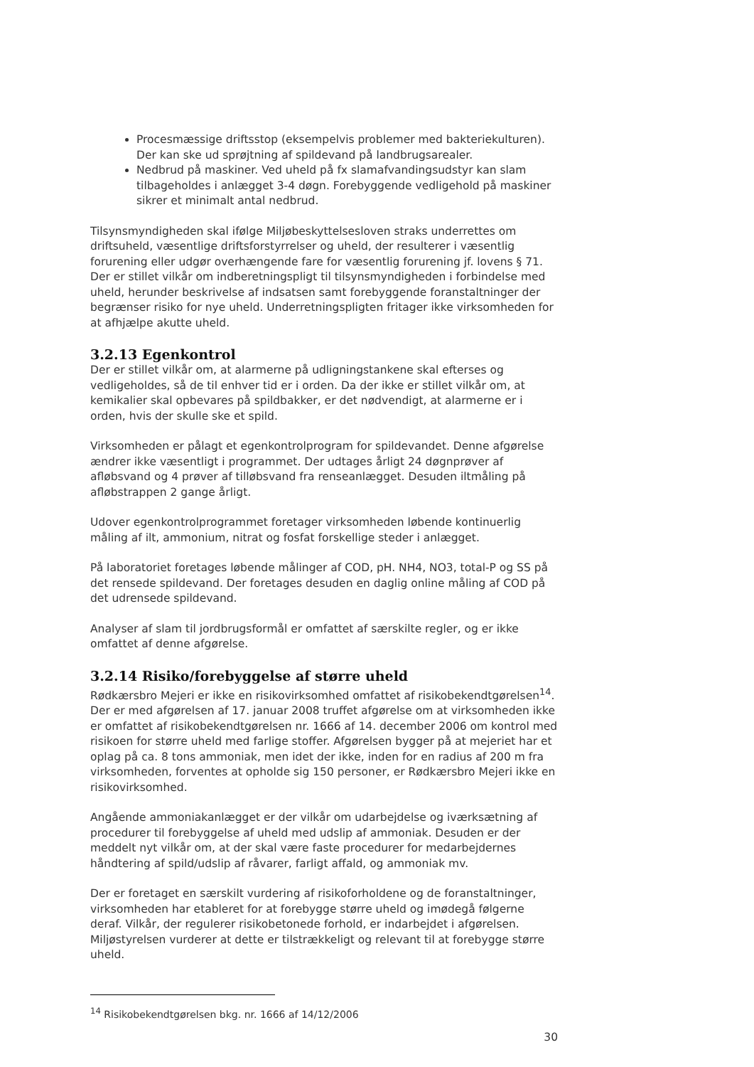Procesmæssige driftsstop (eksempelvis problemer med bakteriekulturen). Der kan ske ud sprøjtning af spildevand på landbrugsarealer.
Nedbrud på maskiner. Ved uheld på fx slamafvandingsudstyr kan slam tilbageholdes i anlægget 3-4 døgn. Forebyggende vedligehold på maskiner sikrer et minimalt antal nedbrud.
Tilsynsmyndigheden skal ifølge Miljøbeskyttelsesloven straks underrettes om driftsuheld, væsentlige driftsforstyrrelser og uheld, der resulterer i væsentlig forurening eller udgør overhængende fare for væsentlig forurening jf. lovens § 71. Der er stillet vilkår om indberetningspligt til tilsynsmyndigheden i forbindelse med uheld, herunder beskrivelse af indsatsen samt forebyggende foranstaltninger der begrænser risiko for nye uheld. Underretningspligten fritager ikke virksomheden for at afhjælpe akutte uheld.
3.2.13 Egenkontrol
Der er stillet vilkår om, at alarmerne på udligningstankene skal efterses og vedligeholdes, så de til enhver tid er i orden. Da der ikke er stillet vilkår om, at kemikalier skal opbevares på spildbakker, er det nødvendigt, at alarmerne er i orden, hvis der skulle ske et spild.
Virksomheden er pålagt et egenkontrolprogram for spildevandet. Denne afgørelse ændrer ikke væsentligt i programmet. Der udtages årligt 24 døgnprøver af afløbsvand og 4 prøver af tilløbsvand fra renseanlægget. Desuden iltmåling på afløbstrappen 2 gange årligt.
Udover egenkontrolprogrammet foretager virksomheden løbende kontinuerlig måling af ilt, ammonium, nitrat og fosfat forskellige steder i anlægget.
På laboratoriet foretages løbende målinger af COD, pH. NH4, NO3, total-P og SS på det rensede spildevand. Der foretages desuden en daglig online måling af COD på det udrensede spildevand.
Analyser af slam til jordbrugsformål er omfattet af særskilte regler, og er ikke omfattet af denne afgørelse.
3.2.14 Risiko/forebyggelse af større uheld
Rødkærsbro Mejeri er ikke en risikovirksomhed omfattet af risikobekendtgørelsen<sup>14</sup>. Der er med afgørelsen af 17. januar 2008 truffet afgørelse om at virksomheden ikke er omfattet af risikobekendtgørelsen nr. 1666 af 14. december 2006 om kontrol med risikoen for større uheld med farlige stoffer. Afgørelsen bygger på at mejeriet har et oplag på ca. 8 tons ammoniak, men idet der ikke, inden for en radius af 200 m fra virksomheden, forventes at opholde sig 150 personer, er Rødkærsbro Mejeri ikke en risikovirksomhed.
Angående ammoniakanlægget er der vilkår om udarbejdelse og iværksætning af procedurer til forebyggelse af uheld med udslip af ammoniak. Desuden er der meddelt nyt vilkår om, at der skal være faste procedurer for medarbejdernes håndtering af spild/udslip af råvarer, farligt affald, og ammoniak mv.
Der er foretaget en særskilt vurdering af risikoforholdene og de foranstaltninger, virksomheden har etableret for at forebygge større uheld og imødegå følgerne deraf. Vilkår, der regulerer risikobetonede forhold, er indarbejdet i afgørelsen. Miljøstyrelsen vurderer at dette er tilstrækkeligt og relevant til at forebygge større uheld.
<sup>14</sup> Risikobekendtgørelsen bkg. nr. 1666 af 14/12/2006
30